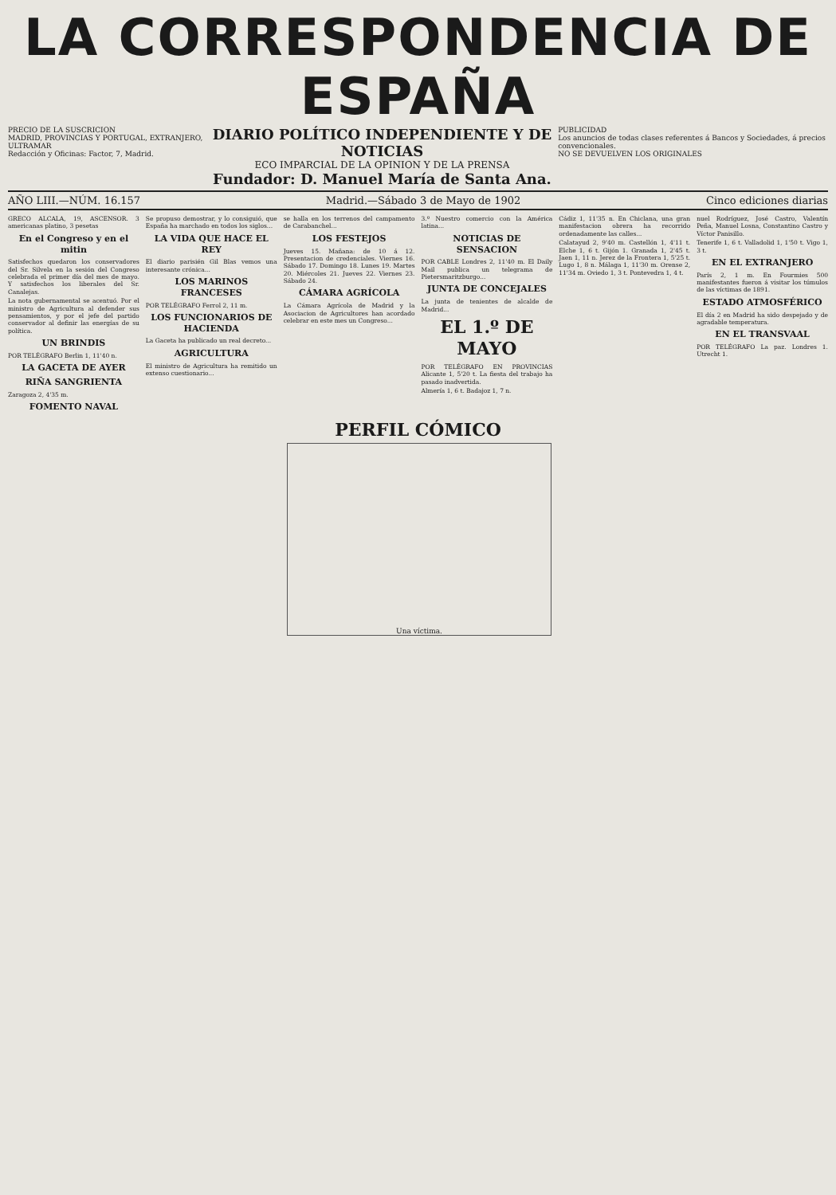LA CORRESPONDENCIA DE ESPAÑA
PRECIO DE LA SUSCRICION
MADRID, PROVINCIAS Y PORTUGAL, EXTRANJERO, ULTRAMAR
Redacción y Oficinas: Factor, 7, Madrid.
DIARIO POLÍTICO INDEPENDIENTE Y DE NOTICIAS
ECO IMPARCIAL DE LA OPINION Y DE LA PRENSA
Fundador: D. Manuel María de Santa Ana.
PUBLICIDAD
Los anuncios de todas clases referentes á Bancos y Sociedades, á precios convencionales.
NO SE DEVUELVEN LOS ORIGINALES
AÑO LIII.—NÚM. 16.157 Madrid.—Sábado 3 de Mayo de 1902 Cinco ediciones diarias
GRECO ALCALA, 19, ASCENSOR. 3 americanas platino, 3 pesetas
En el Congreso y en el mitin
Satisfechos quedaron los conservadores del Sr. Silvela en la sesión del Congreso celebrada el primer día del mes de mayo. Y satisfechos los liberales del Sr. Canalejas.
La nota gubernamental se acentuó. Por el ministro de Agricultura al defender sus pensamientos, y por el jefe del partido conservador al definir las energías de su política.
UN BRINDIS
POR TELÉGRAFO Berlin 1, 11'40 n.
LA GACETA DE AYER
RIÑA SANGRIENTA
Zaragoza 2, 4'35 m.
FOMENTO NAVAL
Se propuso demostrar, y lo consiguió, que España ha marchado en todos los siglos...
LA VIDA QUE HACE EL REY
El diario parisién Gil Blas vemos una interesante crónica...
LOS MARINOS FRANCESES
POR TELÉGRAFO Ferrol 2, 11 m.
LOS FUNCIONARIOS DE HACIENDA
La Gaceta ha publicado un real decreto...
AGRICULTURA
El ministro de Agricultura ha remitido un extenso cuestionario...
se halla en los terrenos del campamento de Carabanchel...
LOS FESTEJOS
Jueves 15. Mañana: de 10 á 12. Presentacion de credenciales. Viernes 16. Sábado 17. Domingo 18. Lunes 19. Martes 20. Miércoles 21. Jueves 22. Viernes 23. Sábado 24.
CÁMARA AGRÍCOLA
La Cámara Agrícola de Madrid y la Asociacion de Agricultores han acordado celebrar en este mes un Congreso...
3.º Nuestro comercio con la América latina...
NOTICIAS DE SENSACION
POR CABLE Londres 2, 11'40 m. El Daily Mail publica un telegrama de Pietersmaritzburgo...
JUNTA DE CONCEJALES
La junta de tenientes de alcalde de Madrid...
EL 1.º DE MAYO
POR TELÉGRAFO EN PROVINCIAS Alicante 1, 5'20 t. La fiesta del trabajo ha pasado inadvertida.
Almería 1, 6 t. Badajoz 1, 7 n.
Cádiz 1, 11'35 n. En Chiclana, una gran manifestacion obrera ha recorrido ordenadamente las calles...
Calatayud 2, 9'40 m. Castellón 1, 4'11 t. Elche 1, 6 t. Gijón 1. Granada 1, 2'45 t. Jaen 1, 11 n. Jerez de la Frontera 1, 5'25 t. Lugo 1, 8 n. Málaga 1, 11'30 m. Orense 2, 11'34 m. Oviedo 1, 3 t. Pontevedra 1, 4 t.
nuel Rodríguez, José Castro, Valentín Peña, Manuel Losna, Constantino Castro y Víctor Panisillo.
Tenerife 1, 6 t. Valladolid 1, 1'50 t. Vigo 1, 3 t.
EN EL EXTRANJERO
París 2, 1 m. En Fourmies 500 manifestantes fueron á visitar los túmulos de las víctimas de 1891.
ESTADO ATMOSFÉRICO
El día 2 en Madrid ha sido despejado y de agradable temperatura.
EN EL TRANSVAAL
POR TELÉGRAFO La paz. Londres 1. Utrecht 1.
PERFIL CÓMICO
Una víctima.